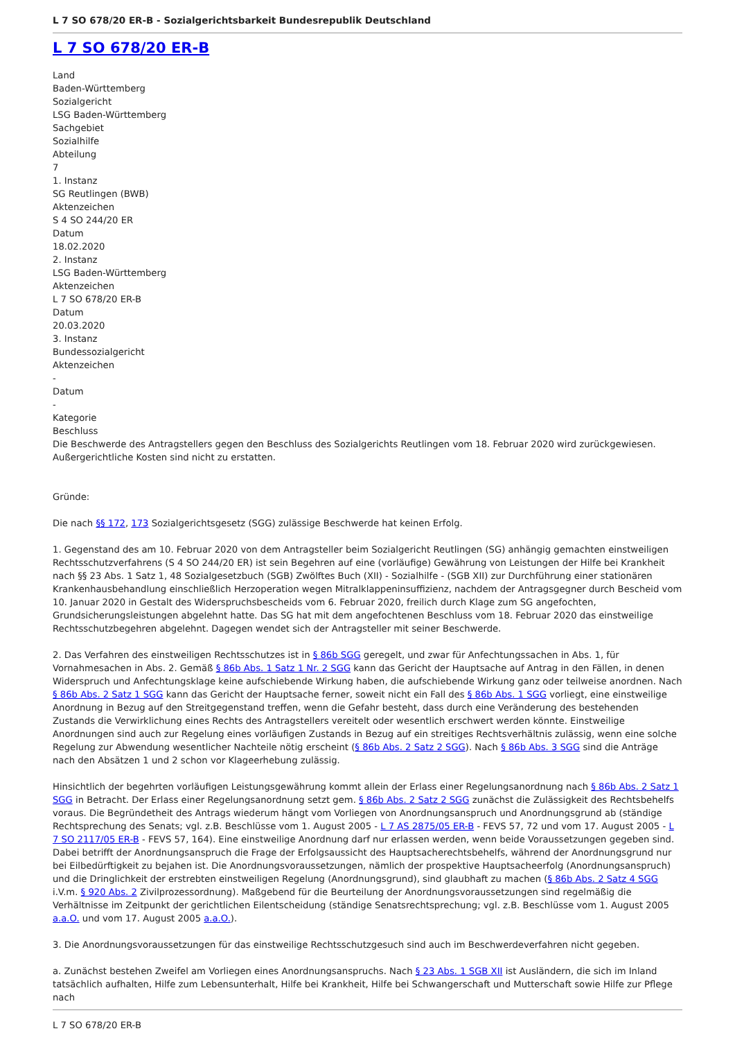L 7 SO 678/20 ER-B - Sozialgerichtsbarkeit Bundesrepublik Deutschland
L 7 SO 678/20 ER-B
Land
Baden-Württemberg
Sozialgericht
LSG Baden-Württemberg
Sachgebiet
Sozialhilfe
Abteilung
7
1. Instanz
SG Reutlingen (BWB)
Aktenzeichen
S 4 SO 244/20 ER
Datum
18.02.2020
2. Instanz
LSG Baden-Württemberg
Aktenzeichen
L 7 SO 678/20 ER-B
Datum
20.03.2020
3. Instanz
Bundessozialgericht
Aktenzeichen
-
Datum
-
Kategorie
Beschluss
Die Beschwerde des Antragstellers gegen den Beschluss des Sozialgerichts Reutlingen vom 18. Februar 2020 wird zurückgewiesen.
Außergerichtliche Kosten sind nicht zu erstatten.
Gründe:
Die nach §§ 172, 173 Sozialgerichtsgesetz (SGG) zulässige Beschwerde hat keinen Erfolg.
1. Gegenstand des am 10. Februar 2020 von dem Antragsteller beim Sozialgericht Reutlingen (SG) anhängig gemachten einstweiligen Rechtsschutzverfahrens (S 4 SO 244/20 ER) ist sein Begehren auf eine (vorläufige) Gewährung von Leistungen der Hilfe bei Krankheit nach §§ 23 Abs. 1 Satz 1, 48 Sozialgesetzbuch (SGB) Zwölftes Buch (XII) - Sozialhilfe - (SGB XII) zur Durchführung einer stationären Krankenhausbehandlung einschließlich Herzoperation wegen Mitralklappeninsuffizienz, nachdem der Antragsgegner durch Bescheid vom 10. Januar 2020 in Gestalt des Widerspruchsbescheids vom 6. Februar 2020, freilich durch Klage zum SG angefochten, Grundsicherungsleistungen abgelehnt hatte. Das SG hat mit dem angefochtenen Beschluss vom 18. Februar 2020 das einstweilige Rechtsschutzbegehren abgelehnt. Dagegen wendet sich der Antragsteller mit seiner Beschwerde.
2. Das Verfahren des einstweiligen Rechtsschutzes ist in § 86b SGG geregelt, und zwar für Anfechtungssachen in Abs. 1, für Vornahmesachen in Abs. 2. Gemäß § 86b Abs. 1 Satz 1 Nr. 2 SGG kann das Gericht der Hauptsache auf Antrag in den Fällen, in denen Widerspruch und Anfechtungsklage keine aufschiebende Wirkung haben, die aufschiebende Wirkung ganz oder teilweise anordnen. Nach § 86b Abs. 2 Satz 1 SGG kann das Gericht der Hauptsache ferner, soweit nicht ein Fall des § 86b Abs. 1 SGG vorliegt, eine einstweilige Anordnung in Bezug auf den Streitgegenstand treffen, wenn die Gefahr besteht, dass durch eine Veränderung des bestehenden Zustands die Verwirklichung eines Rechts des Antragstellers vereitelt oder wesentlich erschwert werden könnte. Einstweilige Anordnungen sind auch zur Regelung eines vorläufigen Zustands in Bezug auf ein streitiges Rechtsverhältnis zulässig, wenn eine solche Regelung zur Abwendung wesentlicher Nachteile nötig erscheint (§ 86b Abs. 2 Satz 2 SGG). Nach § 86b Abs. 3 SGG sind die Anträge nach den Absätzen 1 und 2 schon vor Klageerhebung zulässig.
Hinsichtlich der begehrten vorläufigen Leistungsgewährung kommt allein der Erlass einer Regelungsanordnung nach § 86b Abs. 2 Satz 1 SGG in Betracht. Der Erlass einer Regelungsanordnung setzt gem. § 86b Abs. 2 Satz 2 SGG zunächst die Zulässigkeit des Rechtsbehelfs voraus. Die Begründetheit des Antrags wiederum hängt vom Vorliegen von Anordnungsanspruch und Anordnungsgrund ab (ständige Rechtsprechung des Senats; vgl. z.B. Beschlüsse vom 1. August 2005 - L 7 AS 2875/05 ER-B - FEVS 57, 72 und vom 17. August 2005 - L 7 SO 2117/05 ER-B - FEVS 57, 164). Eine einstweilige Anordnung darf nur erlassen werden, wenn beide Voraussetzungen gegeben sind. Dabei betrifft der Anordnungsanspruch die Frage der Erfolgsaussicht des Hauptsacherechtsbehelfs, während der Anordnungsgrund nur bei Eilbedürftigkeit zu bejahen ist. Die Anordnungsvoraussetzungen, nämlich der prospektive Hauptsacheerfolg (Anordnungsanspruch) und die Dringlichkeit der erstrebten einstweiligen Regelung (Anordnungsgrund), sind glaubhaft zu machen (§ 86b Abs. 2 Satz 4 SGG i.V.m. § 920 Abs. 2 Zivilprozessordnung). Maßgebend für die Beurteilung der Anordnungsvoraussetzungen sind regelmäßig die Verhältnisse im Zeitpunkt der gerichtlichen Eilentscheidung (ständige Senatsrechtsprechung; vgl. z.B. Beschlüsse vom 1. August 2005 a.a.O. und vom 17. August 2005 a.a.O.).
3. Die Anordnungsvoraussetzungen für das einstweilige Rechtsschutzgesuch sind auch im Beschwerdeverfahren nicht gegeben.
a. Zunächst bestehen Zweifel am Vorliegen eines Anordnungsanspruchs. Nach § 23 Abs. 1 SGB XII ist Ausländern, die sich im Inland tatsächlich aufhalten, Hilfe zum Lebensunterhalt, Hilfe bei Krankheit, Hilfe bei Schwangerschaft und Mutterschaft sowie Hilfe zur Pflege nach
L 7 SO 678/20 ER-B